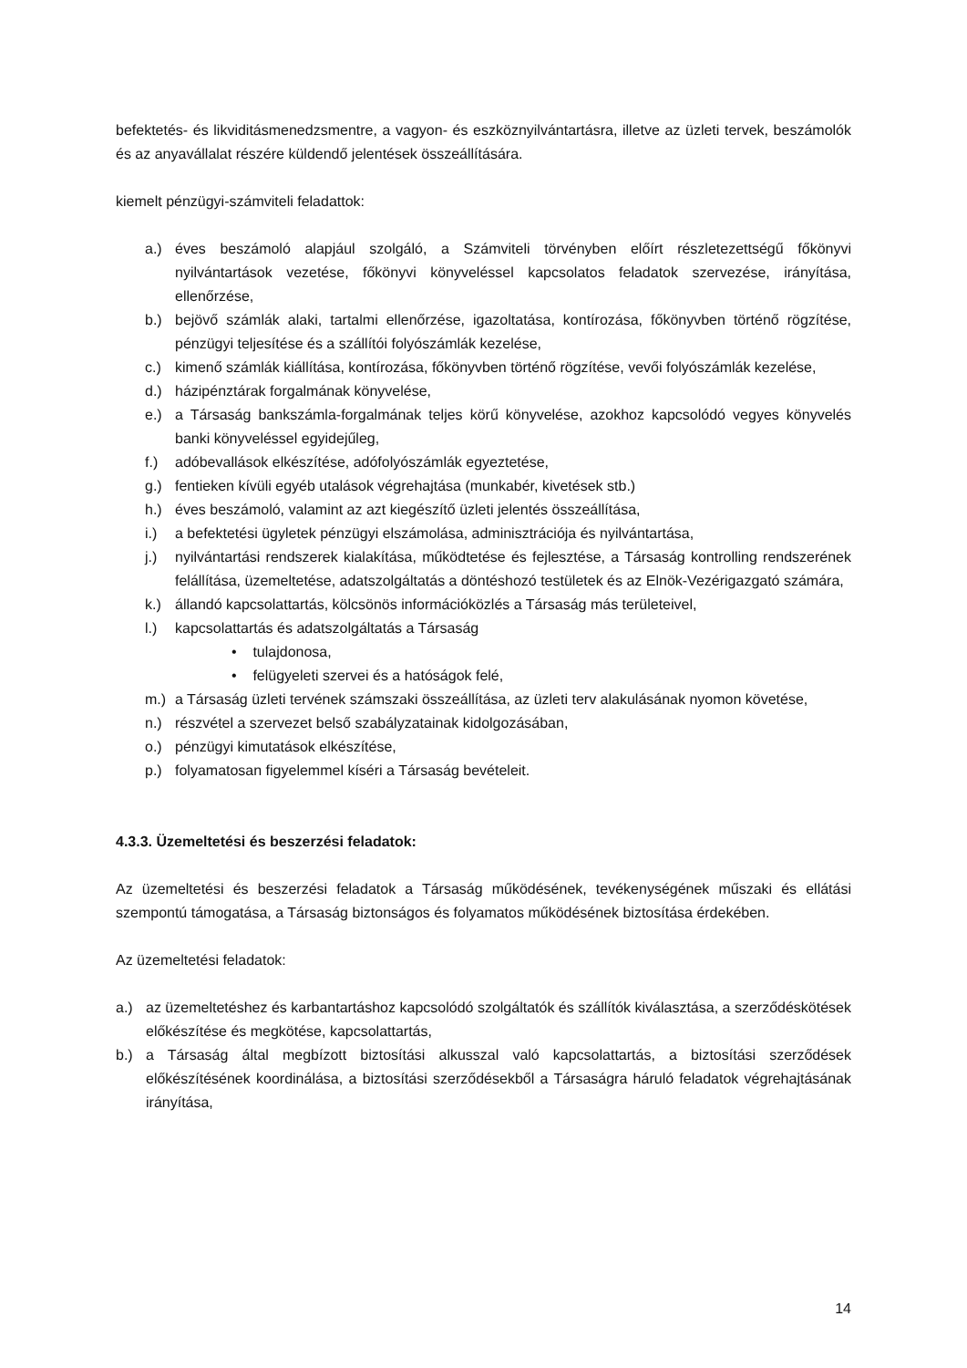befektetés- és likviditásmenedzsmentre, a vagyon- és eszköznyilvántartásra, illetve az üzleti tervek, beszámolók és az anyavállalat részére küldendő jelentések összeállítására.
kiemelt pénzügyi-számviteli feladattok:
a.) éves beszámoló alapjául szolgáló, a Számviteli törvényben előírt részletezettségű főkönyvi nyilvántartások vezetése, főkönyvi könyveléssel kapcsolatos feladatok szervezése, irányítása, ellenőrzése,
b.) bejövő számlák alaki, tartalmi ellenőrzése, igazoltatása, kontírozása, főkönyvben történő rögzítése, pénzügyi teljesítése és a szállítói folyószámlák kezelése,
c.) kimenő számlák kiállítása, kontírozása, főkönyvben történő rögzítése, vevői folyószámlák kezelése,
d.) házipénztárak forgalmának könyvelése,
e.) a Társaság bankszámla-forgalmának teljes körű könyvelése, azokhoz kapcsolódó vegyes könyvelés banki könyveléssel egyidejűleg,
f.) adóbevallások elkészítése, adófolyószámlák egyeztetése,
g.) fentieken kívüli egyéb utalások végrehajtása (munkabér, kivetések stb.)
h.) éves beszámoló, valamint az azt kiegészítő üzleti jelentés összeállítása,
i.) a befektetési ügyletek pénzügyi elszámolása, adminisztrációja és nyilvántartása,
j.) nyilvántartási rendszerek kialakítása, működtetése és fejlesztése, a Társaság kontrolling rendszerének felállítása, üzemeltetése, adatszolgáltatás a döntéshozó testületek és az Elnök-Vezérigazgató számára,
k.) állandó kapcsolattartás, kölcsönös információközlés a Társaság más területeivel,
l.) kapcsolattartás és adatszolgáltatás a Társaság
• tulajdonosa,
• felügyeleti szervei és a hatóságok felé,
m.) a Társaság üzleti tervének számszaki összeállítása, az üzleti terv alakulásának nyomon követése,
n.) részvétel a szervezet belső szabályzatainak kidolgozásában,
o.) pénzügyi kimutatások elkészítése,
p.) folyamatosan figyelemmel kíséri a Társaság bevételeit.
4.3.3. Üzemeltetési és beszerzési feladatok:
Az üzemeltetési és beszerzési feladatok a Társaság működésének, tevékenységének műszaki és ellátási szempontú támogatása, a Társaság biztonságos és folyamatos működésének biztosítása érdekében.
Az üzemeltetési feladatok:
a.) az üzemeltetéshez és karbantartáshoz kapcsolódó szolgáltatók és szállítók kiválasztása, a szerződéskötések előkészítése és megkötése, kapcsolattartás,
b.) a Társaság által megbízott biztosítási alkusszal való kapcsolattartás, a biztosítási szerződések előkészítésének koordinálása, a biztosítási szerződésekből a Társaságra háruló feladatok végrehajtásának irányítása,
14